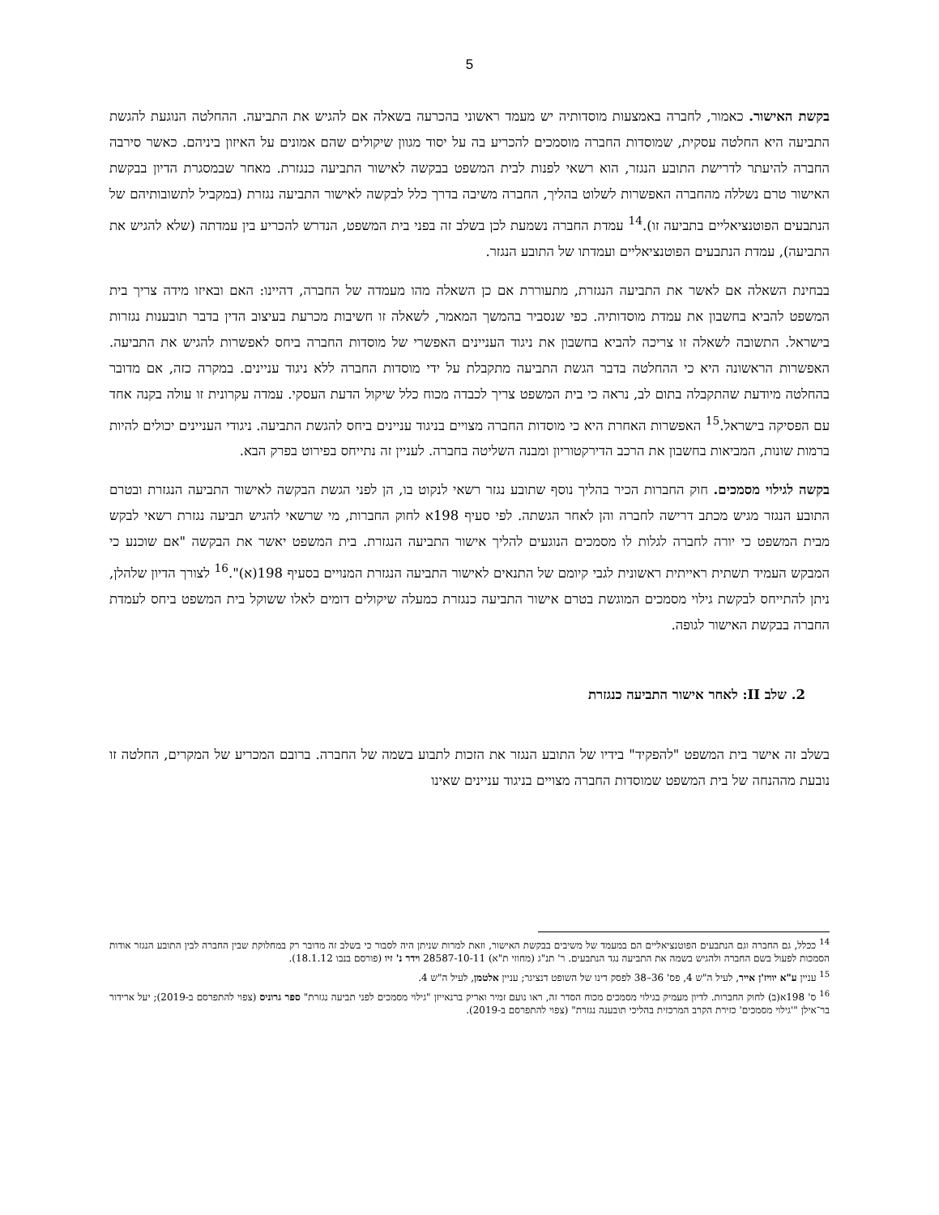5
בקשת האישור. כאמור, לחברה באמצעות מוסדותיה יש מעמד ראשוני בהכרעה בשאלה אם להגיש את התביעה. ההחלטה הנוגעת להגשת התביעה היא החלטה עסקית, שמוסדות החברה מוסמכים להכריע בה על יסוד מגוון שיקולים שהם אמונים על האיזון ביניהם. כאשר סירבה החברה להיעתר לדרישת התובע הנגזר, הוא רשאי לפנות לבית המשפט בבקשה לאישור התביעה כנגזרת. מאחר שבמסגרת הדיון בבקשת האישור טרם נשללה מהחברה האפשרות לשלוט בהליך, החברה משיבה בדרך כלל לבקשה לאישור התביעה נגזרת (במקביל לתשובותיהם של הנתבעים הפוטנציאליים בתביעה זו).<sup>14</sup> עמדת החברה נשמעת לכן בשלב זה בפני בית המשפט, הנדרש להכריע בין עמדתה (שלא להגיש את התביעה), עמדת הנתבעים הפוטנציאליים ועמדתו של התובע הנגזר.
בבחינת השאלה אם לאשר את התביעה הנגזרת, מתעוררת אם כן השאלה מהו מעמדה של החברה, דהיינו: האם ובאיזו מידה צריך בית המשפט להביא בחשבון את עמדת מוסדותיה. כפי שנסביר בהמשך המאמר, לשאלה זו חשיבות מכרעת בעיצוב הדין בדבר תובענות נגזרות בישראל. התשובה לשאלה זו צריכה להביא בחשבון את ניגוד העניינים האפשרי של מוסדות החברה ביחס לאפשרות להגיש את התביעה. האפשרות הראשונה היא כי ההחלטה בדבר הגשת התביעה מתקבלת על ידי מוסדות החברה ללא ניגוד עניינים. במקרה כזה, אם מדובר בהחלטה מיודעת שהתקבלה בתום לב, נראה כי בית המשפט צריך לכבדה מכוח כלל שיקול הדעת העסקי. עמדה עקרונית זו עולה בקנה אחד עם הפסיקה בישראל.<sup>15</sup> האפשרות האחרת היא כי מוסדות החברה מצויים בניגוד עניינים ביחס להגשת התביעה. ניגודי העניינים יכולים להיות ברמות שונות, המביאות בחשבון את הרכב הדירקטוריון ומבנה השליטה בחברה. לעניין זה נתייחס בפירוט בפרק הבא.
בקשה לגילוי מסמכים. חוק החברות הכיר בהליך נוסף שתובע נגזר רשאי לנקוט בו, הן לפני הגשת הבקשה לאישור התביעה הנגזרת ובטרם התובע הנגזר מגיש מכתב דרישה לחברה והן לאחר הגשתה. לפי סעיף 198א לחוק החברות, מי שרשאי להגיש תביעה נגזרת רשאי לבקש מבית המשפט כי יורה לחברה לגלות לו מסמכים הנוגעים להליך אישור התביעה הנגזרת. בית המשפט יאשר את הבקשה "אם שוכנע כי המבקש העמיד תשתית ראייתית ראשונית לגבי קיומם של התנאים לאישור התביעה הנגזרת המנויים בסעיף 198(א)".<sup>16</sup> לצורך הדיון שלהלן, ניתן להתייחס לבקשת גילוי מסמכים המוגשת בטרם אישור התביעה כנגזרת כמעלה שיקולים דומים לאלו ששוקל בית המשפט ביחס לעמדת החברה בבקשת האישור לגופה.
2. שלב II: לאחר אישור התביעה כנגזרת
בשלב זה אישר בית המשפט "להפקיד" בידיו של התובע הנגזר את הזכות לתבוע בשמה של החברה. ברובם המכריע של המקרים, החלטה זו נובעת מההנחה של בית המשפט שמוסדות החברה מצויים בניגוד עניינים שאינו
<sup>14</sup> ככלל, גם החברה וגם הנתבעים הפוטנציאליים הם במעמד של משיבים בבקשת האישור, וזאת למרות שניתן היה לסבור כי בשלב זה מדובר רק במחלוקת שבין החברה לבין התובע הנגזר אודות הסמכות לפעול בשם החברה ולהגיש בשמה את התביעה נגד הנתבעים. ר' תנ"ג (מחוזי ת"א) 28587-10-11 וידר נ' זיו (פורסם בנבו 18.1.12).
<sup>15</sup> עניין ע"א יוויז'ן אייר, לעיל ה"ש 4, פס' 36–38 לפסק דינו של השופט דנציגר; עניין אלטמן, לעיל ה"ש 4.
<sup>16</sup> ס' 198א(ב) לחוק החברות. לדיון מעמיק בגילוי מסמכים מכוח הסדר זה, ראו נועם זמיר ואריק ברנאייזן "גילוי מסמכים לפני תביעה נגזרת" ספר גרוניס (צפוי להתפרסם ב-2019); יעל ארידור בר־אילן "'גילוי מסמכים' כזירת הקרב המרכזית בהליכי תובענה נגזרת" (צפוי להתפרסם ב-2019).